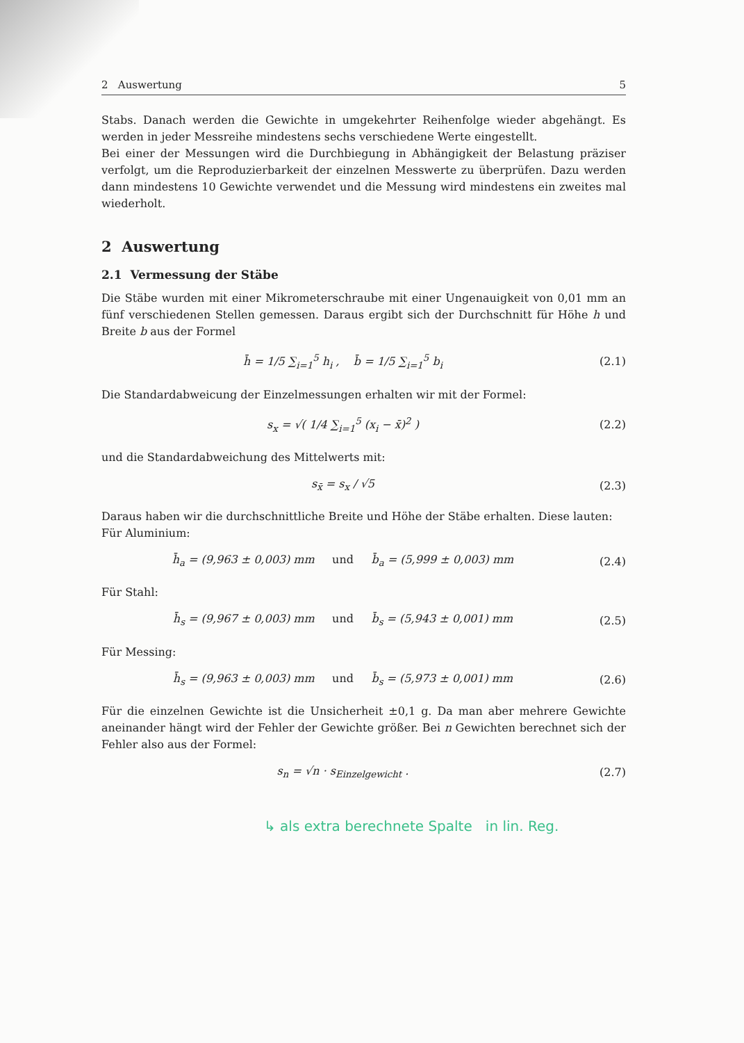2 Auswertung 5
Stabs. Danach werden die Gewichte in umgekehrter Reihenfolge wieder abgehängt. Es werden in jeder Messreihe mindestens sechs verschiedene Werte eingestellt.
Bei einer der Messungen wird die Durchbiegung in Abhängigkeit der Belastung präziser verfolgt, um die Reproduzierbarkeit der einzelnen Messwerte zu überprüfen. Dazu werden dann mindestens 10 Gewichte verwendet und die Messung wird mindestens ein zweites mal wiederholt.
2 Auswertung
2.1 Vermessung der Stäbe
Die Stäbe wurden mit einer Mikrometerschraube mit einer Ungenauigkeit von 0,01 mm an fünf verschiedenen Stellen gemessen. Daraus ergibt sich der Durchschnitt für Höhe h und Breite b aus der Formel
h̄ = 1/5 ∑<sub>i=1</sub><sup>5</sup> h<sub>i</sub> , b̄ = 1/5 ∑<sub>i=1</sub><sup>5</sup> b<sub>i</sub>
(2.1)
Die Standardabweicung der Einzelmessungen erhalten wir mit der Formel:
s<sub>x</sub> = √( 1/4 ∑<sub>i=1</sub><sup>5</sup> (x<sub>i</sub> − x̄)<sup>2</sup> ) (2.2)
und die Standardabweichung des Mittelwerts mit:
s<sub>x̄</sub> = s<sub>x</sub> / √5 (2.3)
Daraus haben wir die durchschnittliche Breite und Höhe der Stäbe erhalten. Diese lauten:
Für Aluminium:
h̄<sub>a</sub> = (9,963 ± 0,003) mm und b̄<sub>a</sub> = (5,999 ± 0,003) mm
(2.4)
Für Stahl:
h̄<sub>s</sub> = (9,967 ± 0,003) mm und b̄<sub>s</sub> = (5,943 ± 0,001) mm
(2.5)
Für Messing:
h̄<sub>s</sub> = (9,963 ± 0,003) mm und b̄<sub>s</sub> = (5,973 ± 0,001) mm
(2.6)
Für die einzelnen Gewichte ist die Unsicherheit ±0,1 g. Da man aber mehrere Gewichte aneinander hängt wird der Fehler der Gewichte größer. Bei n Gewichten berechnet sich der Fehler also aus der Formel:
s<sub>n</sub> = √n · s<sub>Einzelgewicht</sub> . (2.7)
↳ als extra berechnete Spalte in lin. Reg.